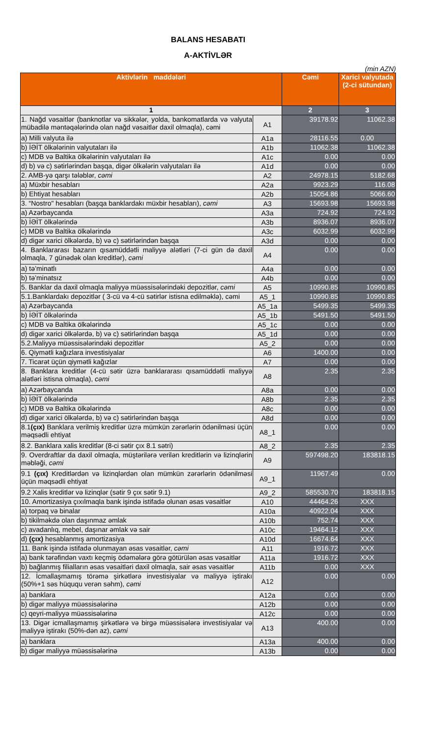BALANS HESABATI
A-AKTİVLƏR
(min AZN)
| Aktivlərin maddələri | | Cəmi | Xarici valyutada (2-ci sütundan) |
| --- | --- | --- | --- |
| 1 | | 2 | 3 |
| 1. Nağd vəsaitlər (banknotlar və sikkələr, yolda, bankomatlarda və valyuta mübadilə məntəqələrində olan nağd vəsaitlər daxil olmaqla), cəmi | A1 | 39178.92 | 11062.38 |
| a) Milli valyuta ilə | A1a | 28116.55 | 0.00 |
| b) İƏİT ölkələrinin valyutaları ilə | A1b | 11062.38 | 11062.38 |
| c) MDB və Baltika ölkələrinin valyutaları ilə | A1c | 0.00 | 0.00 |
| d) b) və c) sətirlərindən başqa, digər ölkələrin valyutaları ilə | A1d | 0.00 | 0.00 |
| 2. AMB-yə qarşı tələblər, cəmi | A2 | 24978.15 | 5182.68 |
| a) Müxbir hesabları | A2a | 9923.29 | 116.08 |
| b) Ehtiyat hesabları | A2b | 15054.86 | 5066.60 |
| 3. “Nostro" hesabları (başqa banklardakı müxbir hesabları), cəmi | A3 | 15693.98 | 15693.98 |
| a) Azərbaycanda | A3a | 724.92 | 724.92 |
| b) İƏİT ölkələrində | A3b | 8936.07 | 8936.07 |
| c) MDB və Baltika ölkələrində | A3c | 6032.99 | 6032.99 |
| d) digər xarici ölkələrdə, b) və c) sətirlərindən başqa | A3d | 0.00 | 0.00 |
| 4. Banklararası bazarın qısamüddətli maliyyə alətləri (7-ci gün də daxil olmaqla, 7 günədək olan kreditlər), cəmi | A4 | 0.00 | 0.00 |
| a) tə’minatlı | A4a | 0.00 | 0.00 |
| b) tə’minatsız | A4b | 0.00 | 0.00 |
| 5. Banklar da daxil olmaqla maliyyə müəssisələrindəki depozitlər, cəmi | A5 | 10990.85 | 10990.85 |
| 5.1.Banklardakı depozitlər ( 3-cü və 4-cü sətirlər istisna edilməklə), cəmi | A5_1 | 10990.85 | 10990.85 |
| a) Azərbaycanda | A5_1a | 5499.35 | 5499.35 |
| b) İƏİT ölkələrində | A5_1b | 5491.50 | 5491.50 |
| c) MDB və Baltika ölkələrində | A5_1c | 0.00 | 0.00 |
| d) digər xarici ölkələrdə, b) və c) sətirlərindən başqa | A5_1d | 0.00 | 0.00 |
| 5.2.Maliyyə müəssisələrindəki depozitlər | A5_2 | 0.00 | 0.00 |
| 6. Qiymətli kağızlara investisiyalar | A6 | 1400.00 | 0.00 |
| 7. Ticarət üçün qiymətli kağızlar | A7 | 0.00 | 0.00 |
| 8. Banklara kreditlər (4-cü sətir üzrə banklararası qısamüddətli maliyyə alətləri istisna olmaqla), cəmi | A8 | 2.35 | 2.35 |
| a) Azərbaycanda | A8a | 0.00 | 0.00 |
| b) İƏİT ölkələrində | A8b | 2.35 | 2.35 |
| c) MDB və Baltika ölkələrində | A8c | 0.00 | 0.00 |
| d) digər xarici ölkələrdə, b) və c) sətirlərindən başqa | A8d | 0.00 | 0.00 |
| 8.1 (çıx) Banklara verilmiş kreditlər üzrə mümkün zərərlərin ödənilməsi üçün məqsədli ehtiyat | A8_1 | 0.00 | 0.00 |
| 8.2. Banklara xalis kreditlər (8-ci sətir çıx 8.1 sətri) | A8_2 | 2.35 | 2.35 |
| 9. Overdraftlar da daxil olmaqla, müştərilərə verilən kreditlərin və lizinqlərin məbləği, cəmi | A9 | 597498.20 | 183818.15 |
| 9.1 (çıx) Kreditlərdən və lizinqlərdən olan mümkün zərərlərin ödənilməsi üçün məqsədli ehtiyat | A9_1 | 11967.49 | 0.00 |
| 9.2 Xalis kreditlər və lizinqlər (sətir 9 çıx sətir 9.1) | A9_2 | 585530.70 | 183818.15 |
| 10. Amortizasiya çıxılmaqla bank işində istifadə olunan əsas vəsaitlər | A10 | 44464.26 | XXX |
| a) torpaq və binalar | A10a | 40922.04 | XXX |
| b) tikilməkdə olan daşınmaz əmlak | A10b | 752.74 | XXX |
| c) avadanlıq, mebel, daşınar əmlak və sair | A10c | 19464.12 | XXX |
| d) (çıx) hesablanmış amortizasiya | A10d | 16674.64 | XXX |
| 11. Bank işində istifadə olunmayan əsas vəsaitlər, cəmi | A11 | 1916.72 | XXX |
| a) bank tərəfindən vaxtı keçmiş ödəmələrə görə götürülən əsas vəsaitlər | A11a | 1916.72 | XXX |
| b) bağlanmış filialların əsas vəsaitləri daxil olmaqla, sair əsas vəsaitlər | A11b | 0.00 | XXX |
| 12. İcmallaşmamış törəmə şirkətlərə investisiyalar və maliyyə iştirakı (50%+1 səs hüququ verən səhm), cəmi | A12 | 0.00 | 0.00 |
| a) banklara | A12a | 0.00 | 0.00 |
| b) digər maliyyə müəssisələrinə | A12b | 0.00 | 0.00 |
| c) qeyri-maliyyə müəssisələrinə | A12c | 0.00 | 0.00 |
| 13. Digər icmallaşmamış şirkətlərə və birgə müəssisələrə investisiyalar və maliyyə iştirakı (50%-dən az), cəmi | A13 | 400.00 | 0.00 |
| a) banklara | A13a | 400.00 | 0.00 |
| b) digər maliyyə müəssisələrinə | A13b | 0.00 | 0.00 |